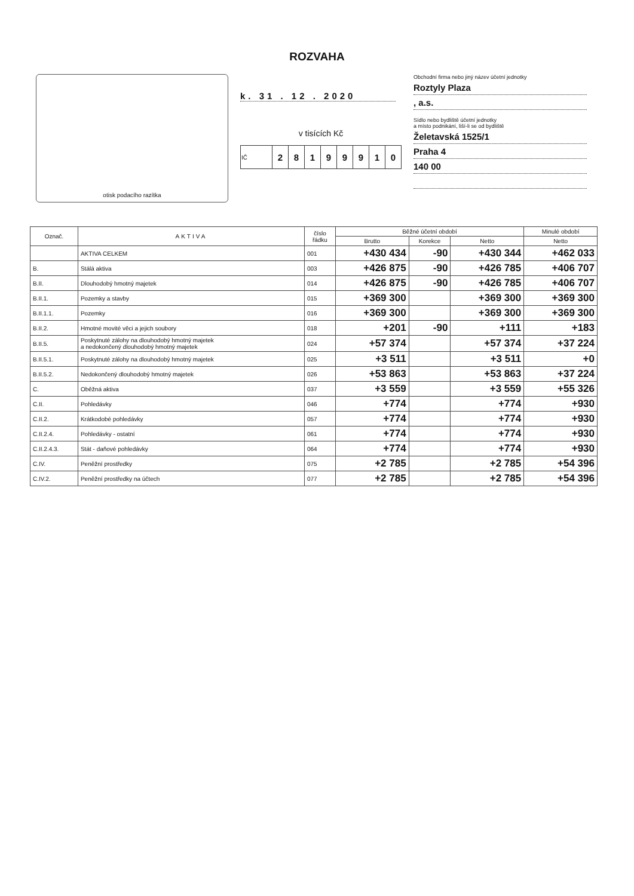ROZVAHA
otisk podacího razítka
k. 31 . 12 . 2020
v tisících Kč
| IČ | 2 | 8 | 1 | 9 | 9 | 9 | 1 | 0 |
Obchodní firma nebo jiný název účetní jednotky
Roztyly Plaza
, a.s.
Sídlo nebo bydliště účetní jednotky
a místo podnikání, liší-li se od bydliště
Želetavská 1525/1
Praha 4
140 00
| Označ. | AKTIVA | číslo řádku | Běžné účetní období | | | Minulé období |
| --- | --- | --- | --- | --- | --- | --- |
| | | | Brutto | Korekce | Netto | Netto |
| | AKTIVA CELKEM | 001 | +430 434 | -90 | +430 344 | +462 033 |
| B. | Stálá aktiva | 003 | +426 875 | -90 | +426 785 | +406 707 |
| B.II. | Dlouhodobý hmotný majetek | 014 | +426 875 | -90 | +426 785 | +406 707 |
| B.II.1. | Pozemky a stavby | 015 | +369 300 | | +369 300 | +369 300 |
| B.II.1.1. | Pozemky | 016 | +369 300 | | +369 300 | +369 300 |
| B.II.2. | Hmotné movité věci a jejich soubory | 018 | +201 | -90 | +111 | +183 |
| B.II.5. | Poskytnuté zálohy na dlouhodobý hmotný majetek a nedokončený dlouhodobý hmotný majetek | 024 | +57 374 | | +57 374 | +37 224 |
| B.II.5.1. | Poskytnuté zálohy na dlouhodobý hmotný majetek | 025 | +3 511 | | +3 511 | +0 |
| B.II.5.2. | Nedokončený dlouhodobý hmotný majetek | 026 | +53 863 | | +53 863 | +37 224 |
| C. | Oběžná aktiva | 037 | +3 559 | | +3 559 | +55 326 |
| C.II. | Pohledávky | 046 | +774 | | +774 | +930 |
| C.II.2. | Krátkodobé pohledávky | 057 | +774 | | +774 | +930 |
| C.II.2.4. | Pohledávky - ostatní | 061 | +774 | | +774 | +930 |
| C.II.2.4.3. | Stát - daňové pohledávky | 064 | +774 | | +774 | +930 |
| C.IV. | Peněžní prostředky | 075 | +2 785 | | +2 785 | +54 396 |
| C.IV.2. | Peněžní prostředky na účtech | 077 | +2 785 | | +2 785 | +54 396 |